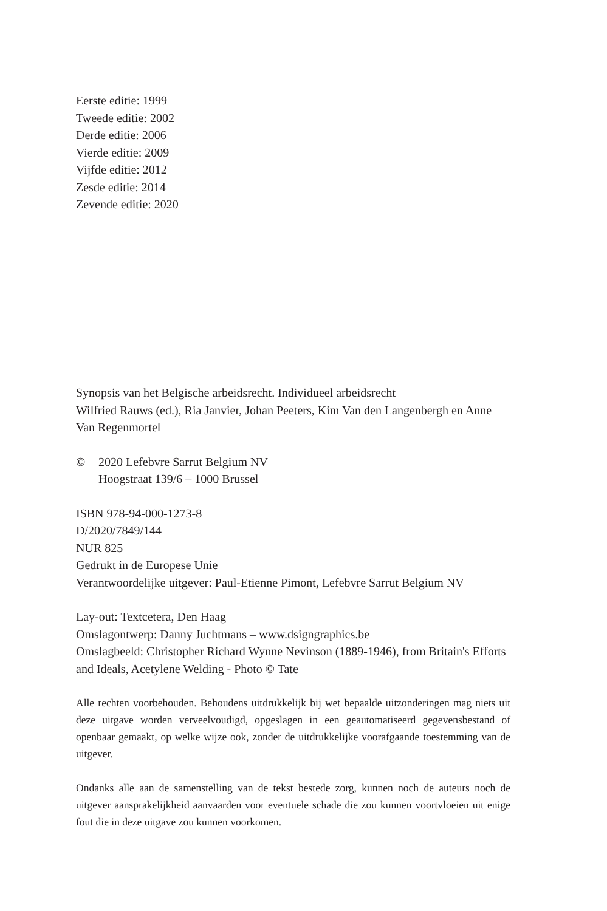Eerste editie: 1999
Tweede editie: 2002
Derde editie: 2006
Vierde editie: 2009
Vijfde editie: 2012
Zesde editie: 2014
Zevende editie: 2020
Synopsis van het Belgische arbeidsrecht. Individueel arbeidsrecht
Wilfried Rauws (ed.), Ria Janvier, Johan Peeters, Kim Van den Langenbergh en Anne Van Regenmortel
© 2020 Lefebvre Sarrut Belgium NV
Hoogstraat 139/6 – 1000 Brussel
ISBN 978-94-000-1273-8
D/2020/7849/144
NUR 825
Gedrukt in de Europese Unie
Verantwoordelijke uitgever: Paul-Etienne Pimont, Lefebvre Sarrut Belgium NV
Lay-out: Textcetera, Den Haag
Omslagontwerp: Danny Juchtmans – www.dsigngraphics.be
Omslagbeeld: Christopher Richard Wynne Nevinson (1889-1946), from Britain's Efforts and Ideals, Acetylene Welding - Photo © Tate
Alle rechten voorbehouden. Behoudens uitdrukkelijk bij wet bepaalde uitzonderingen mag niets uit deze uitgave worden verveelvoudigd, opgeslagen in een geautomatiseerd gegevensbestand of openbaar gemaakt, op welke wijze ook, zonder de uitdrukkelijke voorafgaande toestemming van de uitgever.
Ondanks alle aan de samenstelling van de tekst bestede zorg, kunnen noch de auteurs noch de uitgever aansprakelijkheid aanvaarden voor eventuele schade die zou kunnen voortvloeien uit enige fout die in deze uitgave zou kunnen voorkomen.